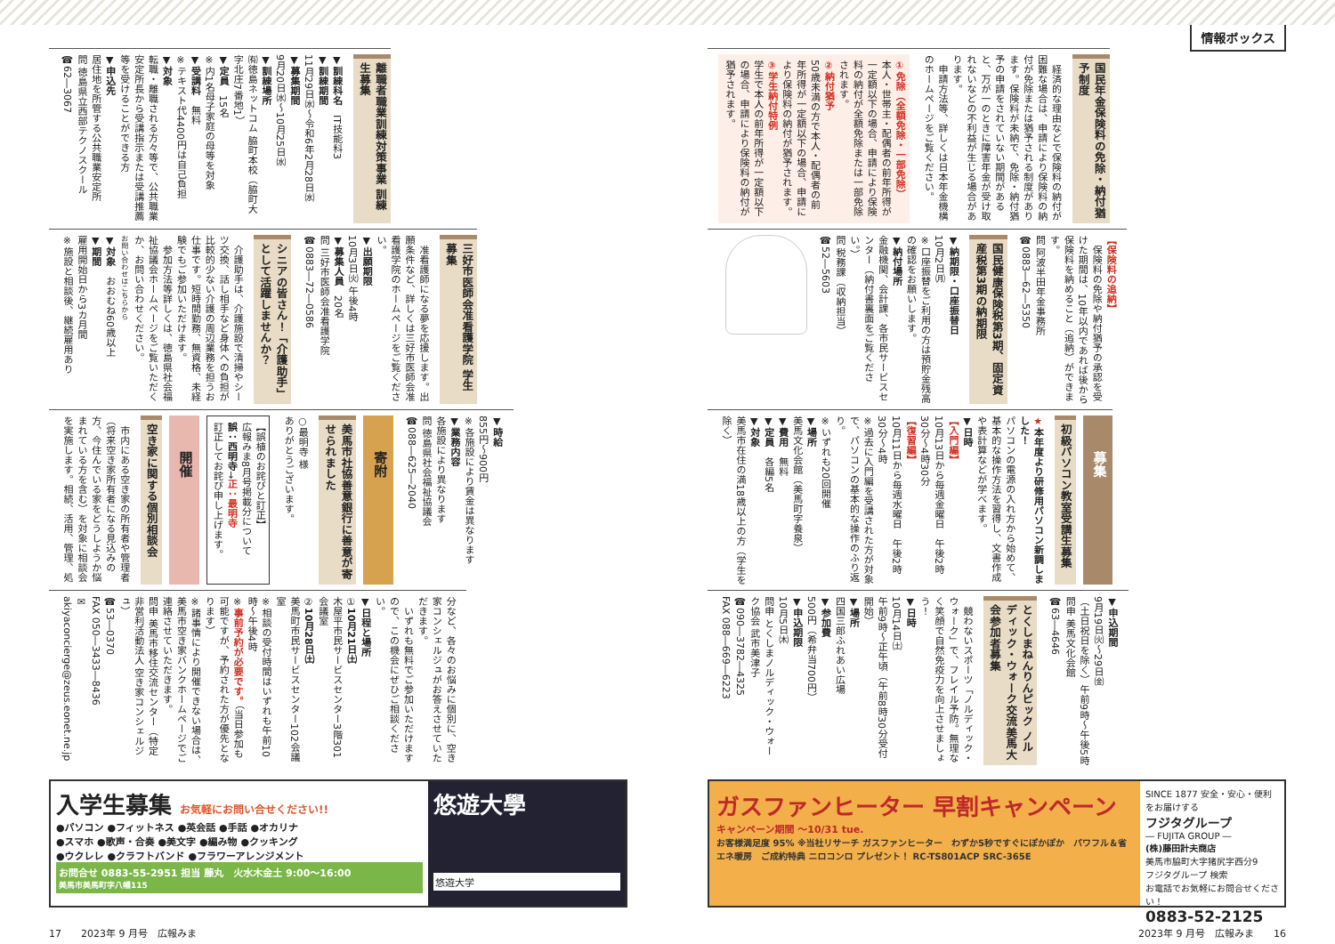情報ボックス
国民年金保険料の免除・納付猶予制度
　経済的な理由などで保険料の納付が困難な場合は、申請により保険料の納付が免除または猶予される制度があります。保険料が未納で、免除・納付猶予の申請をされていない期間があると、万が一のときに障害年金が受け取れないなどの不利益が生じる場合があります。
　申請方法等、詳しくは日本年金機構のホームページをご覧ください。
①免除（全額免除・一部免除）
本人・世帯主・配偶者の前年所得が一定額以下の場合、申請により保険料の納付が全額免除または一部免除されます。
②納付猶予
50歳未満の方で本人・配偶者の前年所得が一定額以下の場合、申請により保険料の納付が猶予されます。
③学生納付特例
学生で本人の前年所得が一定額以下の場合、申請により保険料の納付が猶予されます。
【保険料の追納】
　保険料の免除や納付猶予の承認を受けた期間は、10年以内であれば後から保険料を納めること（追納）ができます。
問 阿波半田年金事務所
☎0883―62―5350
国民健康保険税第3期、固定資産税第3期の納期限
▼納期限・口座振替日
10月2日㈪
※口座振替をご利用の方は預貯金残高の確認をお願いします。
▼納付場所
金融機関、会計課、各市民サービスセンター（納付書裏面をご覧ください。）
問 税務課（収納担当）
☎52―5603
募集
初級パソコン教室受講生募集
★本年度より研修用パソコン新調しました！
パソコンの電源の入れ方から始めて、基本的な操作方法を習得し、文書作成や表計算などが学べます。
▼日時
【入門編】
10月13日から毎週金曜日　午後2時30分～4時30分
【復習編】
10月11日から毎週水曜日　午後2時30分～4時
※過去に入門編を受講された方が対象で、パソコンの基本的な操作のふり返り。
※いずれも20回開催
▼場所
美馬文化会館（美馬町字養泉）
▼費用　無料
▼定員　各編5名
▼対象
美馬市在住の満18歳以上の方（学生を除く）
▼申込期間
9月19日㈫～29日㈮
（土日祝日を除く）午前9時～午後5時
問申 美馬文化会館
☎63―4646
とくしまねんりんピック ノルディック・ウォーク交流美馬大会参加者募集
　競わないスポーツ「ノルディック・ウォーク」で、フレイル予防。無理なく笑顔で自然免疫力を向上させましょう！
▼日時
10月14日㈯
午前9時～正午頃（午前8時30分受付開始）
▼場所
四国三郎ふれあい広場
▼参加費
500円（希弁当700円）
▼申込期限
10月5日㈭
問申 とくしまノルディック・ウォーク協会 武市美津子
☎090―3782―4325
FAX 088―669―6223
ガスファンヒーター 早割キャンペーン
キャンペーン期間 ～10/31 tue.
お客様満足度 95% ※当社リサーチ ガスファンヒーター　わずか5秒ですぐにぽかぽか　パワフル＆省エネ暖房　ご成約特典 ニロコンロ プレゼント！ RC-TS801ACP SRC-365E
SINCE 1877 安全・安心・便利をお届けする
フジタグループ
― FUJITA GROUP ―
(株)藤田計夫商店
美馬市脇町大字猪尻字西分9
フジタグループ 検索
お電話でお気軽にお問合せください！
0883-52-2125
離職者職業訓練対策事業 訓練生募集
▼訓練科名　IT技能科3
▼訓練期間
11月29日㈬～令和6年2月28日㈬
▼募集期間
9月20日㈬～10月25日㈬
▼訓練場所
㈲徳島ネットコム 脇町本校（脇町大字北庄7番地1）
▼定員　15名
※内1名母子家庭の母等を対象
▼受講料　無料
※テキスト代4400円は自己負担
▼対象
転職・離職される方々等で、公共職業安定所長から受講指示または受講推薦等を受けることができる方
▼申込先
居住地を所管する公共職業安定所
問 徳島県立西部テクノスクール
☎62―3067
三好市医師会准看護学院 学生募集
　准看護師になる夢を応援します。出願条件など、詳しくは三好市医師会准看護学院のホームページをご覧ください。
▼出願期限
10月3日㈫ 午後4時
▼募集人員　20名
問 三好市医師会准看護学院
☎0883―72―0586
シニアの皆さん！「介護助手」として活躍しませんか？
　介護助手は、介護施設で清掃やシーツ交換、話し相手など身体への負担が比較的少ない介護の周辺業務を担うお仕事です。短時間勤務、無資格、未経験でもご参加いただけます。
　参加方法等詳しくは、徳島県社会福祉協議会ホームページをご覧いただくか、お問い合わせください。
お問い合わせはこちらから
▼対象　おおむね60歳以上
▼期間
雇用開始日から3カ月間
※施設と相談後、継続雇用あり
▼時給
855円～900円
※各施設により賃金は異なります
▼業務内容
各施設により異なります
問 徳島県社会福祉協議会
☎088―625―2040
寄附
美馬市社協善意銀行に善意が寄せられました
○最明寺 様
ありがとうございます。
【誤植のお詫びと訂正】
広報みま8月号掲載分について
誤：西明寺→正：最明寺
訂正してお詫び申し上げます。
開催
空き家に関する個別相談会
　市内にある空き家の所有者や管理者（将来空き家所有者になる見込みの方、今住んでいる家をどうしようか悩まれている方を含む）を対象に相談会を実施します。相続、活用、管理、処
分など、各々のお悩みに個別に、空き家コンシェルジュがお答えさせていただきます。
　いずれも無料でご参加いただけますので、この機会にぜひご相談ください。
▼日程と場所
①10月21日㈯
木屋平市民サービスセンター3階301会議室
②10月28日㈯
美馬町市民サービスセンター102会議室
※相談の受付時間はいずれも午前10時～午後4時
※事前予約が必要です。（当日参加も可能ですが、予約された方が優先となります）
※諸事情により開催できない場合は、美馬市空き家バンクホームページでご連絡させていただきます。
問申 美馬市移住交流センター（特定非営利活動法人 空き家コンシェルジュ）
☎53―0370
FAX 050―3433―8436
✉ akiyaconcierge@zeus.eonet.ne.jp
入学生募集 お気軽にお問い合せください!!
●パソコン ●フィットネス ●英会話 ●手話 ●オカリナ
●スマホ ●歌声・合奏 ●美文字 ●編み物 ●クッキング
●ウクレレ ●クラフトバンド ●フラワーアレンジメント
お問合せ 0883-55-2951 担当 藤丸　火水木金土 9:00～16:00
美馬市美馬町字八幡115
悠遊大學
悠遊大学
17　　2023年 9 月号　広報みま 2023年 9 月号　広報みま　　16